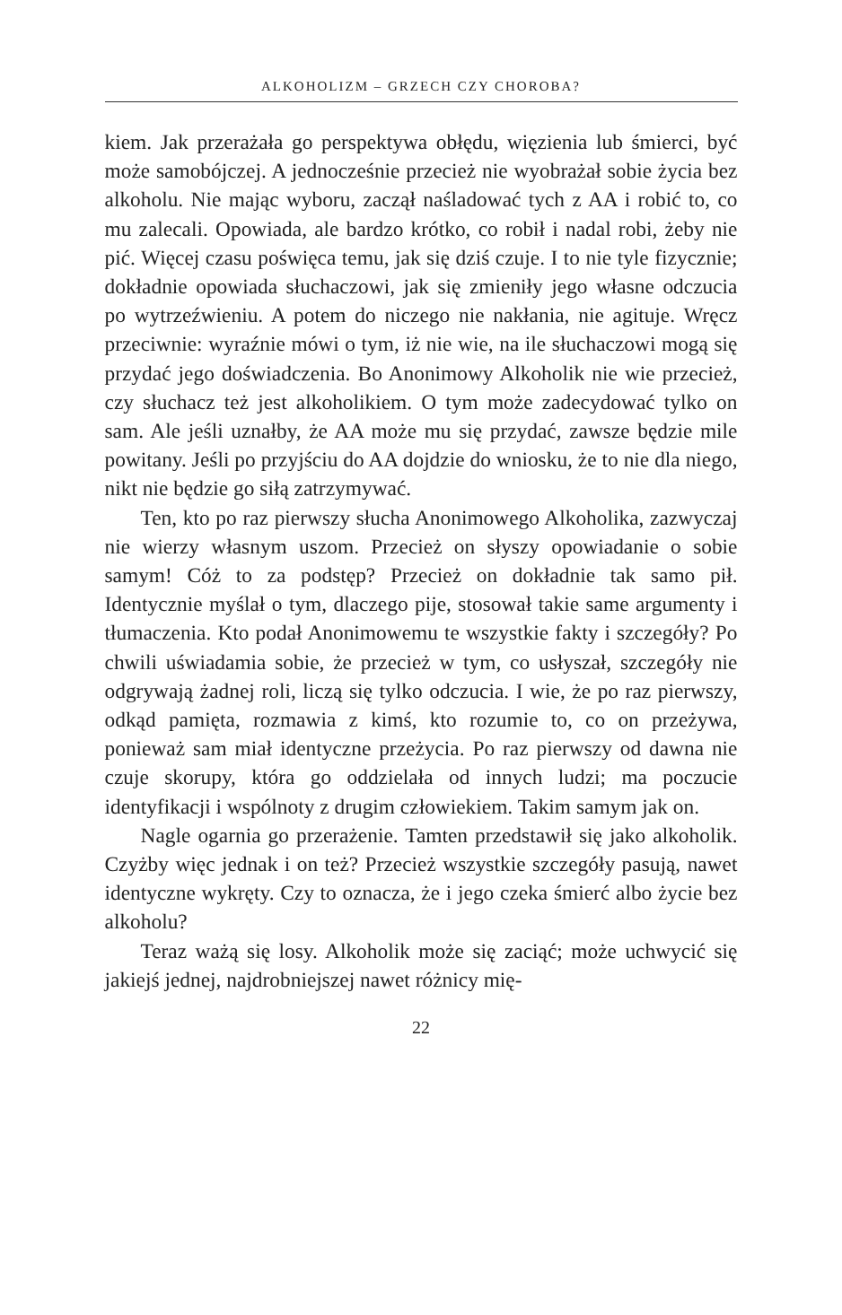ALKOHOLIZM – GRZECH CZY CHOROBA?
kiem. Jak przerażała go perspektywa obłędu, więzienia lub śmierci, być może samobójczej. A jednocześnie przecież nie wyobrażał sobie życia bez alkoholu. Nie mając wyboru, zaczął naśladować tych z AA i robić to, co mu zalecali. Opowiada, ale bardzo krótko, co robił i nadal robi, żeby nie pić. Więcej czasu poświęca temu, jak się dziś czuje. I to nie tyle fizycznie; dokładnie opowiada słuchaczowi, jak się zmieniły jego własne odczucia po wytrzeźwieniu. A potem do niczego nie nakłania, nie agituje. Wręcz przeciwnie: wyraźnie mówi o tym, iż nie wie, na ile słuchaczowi mogą się przydać jego doświadczenia. Bo Anonimowy Alkoholik nie wie przecież, czy słuchacz też jest alkoholikiem. O tym może zadecydować tylko on sam. Ale jeśli uznałby, że AA może mu się przydać, zawsze będzie mile powitany. Jeśli po przyjściu do AA dojdzie do wniosku, że to nie dla niego, nikt nie będzie go siłą zatrzymywać.
Ten, kto po raz pierwszy słucha Anonimowego Alkoholika, zazwyczaj nie wierzy własnym uszom. Przecież on słyszy opowiadanie o sobie samym! Cóż to za podstęp? Przecież on dokładnie tak samo pił. Identycznie myślał o tym, dlaczego pije, stosował takie same argumenty i tłumaczenia. Kto podał Anonimowemu te wszystkie fakty i szczegóły? Po chwili uświadamia sobie, że przecież w tym, co usłyszał, szczegóły nie odgrywają żadnej roli, liczą się tylko odczucia. I wie, że po raz pierwszy, odkąd pamięta, rozmawia z kimś, kto rozumie to, co on przeżywa, ponieważ sam miał identyczne przeżycia. Po raz pierwszy od dawna nie czuje skorupy, która go oddzielała od innych ludzi; ma poczucie identyfikacji i wspólnoty z drugim człowiekiem. Takim samym jak on.
Nagle ogarnia go przerażenie. Tamten przedstawił się jako alkoholik. Czyżby więc jednak i on też? Przecież wszystkie szczegóły pasują, nawet identyczne wykręty. Czy to oznacza, że i jego czeka śmierć albo życie bez alkoholu?
Teraz ważą się losy. Alkoholik może się zaciąć; może uchwycić się jakiejś jednej, najdrobniejszej nawet różnicy mię-
22